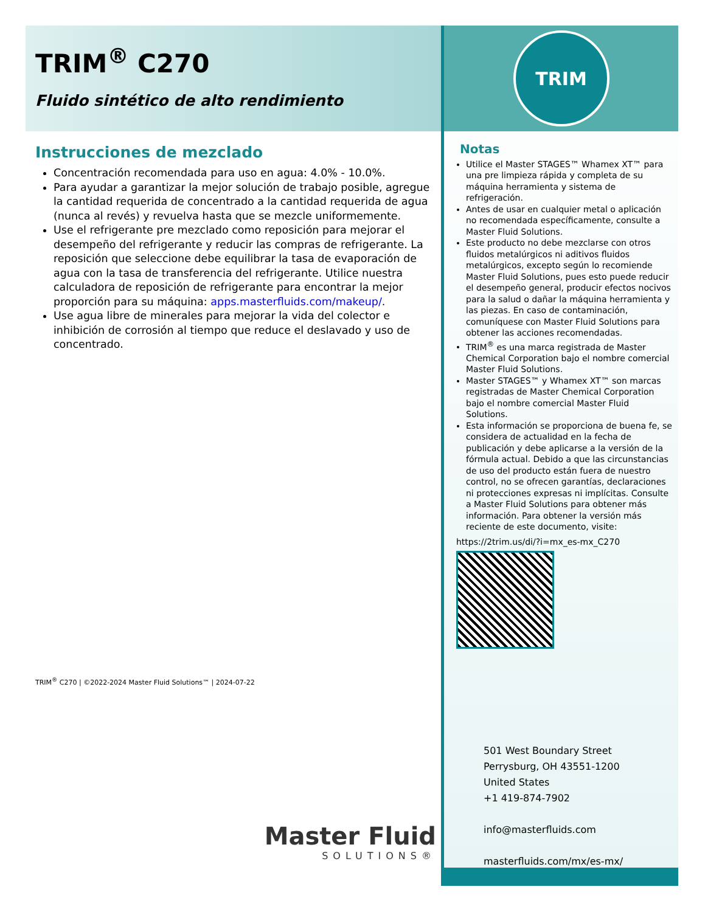TRIM<sup>®</sup> C270
Fluido sintético de alto rendimiento
Instrucciones de mezclado
Concentración recomendada para uso en agua: 4.0% - 10.0%.
Para ayudar a garantizar la mejor solución de trabajo posible, agregue la cantidad requerida de concentrado a la cantidad requerida de agua (nunca al revés) y revuelva hasta que se mezcle uniformemente.
Use el refrigerante pre mezclado como reposición para mejorar el desempeño del refrigerante y reducir las compras de refrigerante. La reposición que seleccione debe equilibrar la tasa de evaporación de agua con la tasa de transferencia del refrigerante. Utilice nuestra calculadora de reposición de refrigerante para encontrar la mejor proporción para su máquina: apps.masterfluids.com/makeup/.
Use agua libre de minerales para mejorar la vida del colector e inhibición de corrosión al tiempo que reduce el deslavado y uso de concentrado.
TRIM<sup>®</sup> C270 | ©2022-2024 Master Fluid Solutions™ | 2024-07-22
Master Fluid
SOLUTIONS®
TRIM
Notas
Utilice el Master STAGES™ Whamex XT™ para una pre limpieza rápida y completa de su máquina herramienta y sistema de refrigeración.
Antes de usar en cualquier metal o aplicación no recomendada específicamente, consulte a Master Fluid Solutions.
Este producto no debe mezclarse con otros fluidos metalúrgicos ni aditivos fluidos metalúrgicos, excepto según lo recomiende Master Fluid Solutions, pues esto puede reducir el desempeño general, producir efectos nocivos para la salud o dañar la máquina herramienta y las piezas. En caso de contaminación, comuníquese con Master Fluid Solutions para obtener las acciones recomendadas.
TRIM<sup>®</sup> es una marca registrada de Master Chemical Corporation bajo el nombre comercial Master Fluid Solutions.
Master STAGES™ y Whamex XT™ son marcas registradas de Master Chemical Corporation bajo el nombre comercial Master Fluid Solutions.
Esta información se proporciona de buena fe, se considera de actualidad en la fecha de publicación y debe aplicarse a la versión de la fórmula actual. Debido a que las circunstancias de uso del producto están fuera de nuestro control, no se ofrecen garantías, declaraciones ni protecciones expresas ni implícitas. Consulte a Master Fluid Solutions para obtener más información. Para obtener la versión más reciente de este documento, visite:
https://2trim.us/di/?i=mx_es-mx_C270
501 West Boundary Street
Perrysburg, OH 43551-1200
United States
+1 419-874-7902
info@masterfluids.com
masterfluids.com/mx/es-mx/